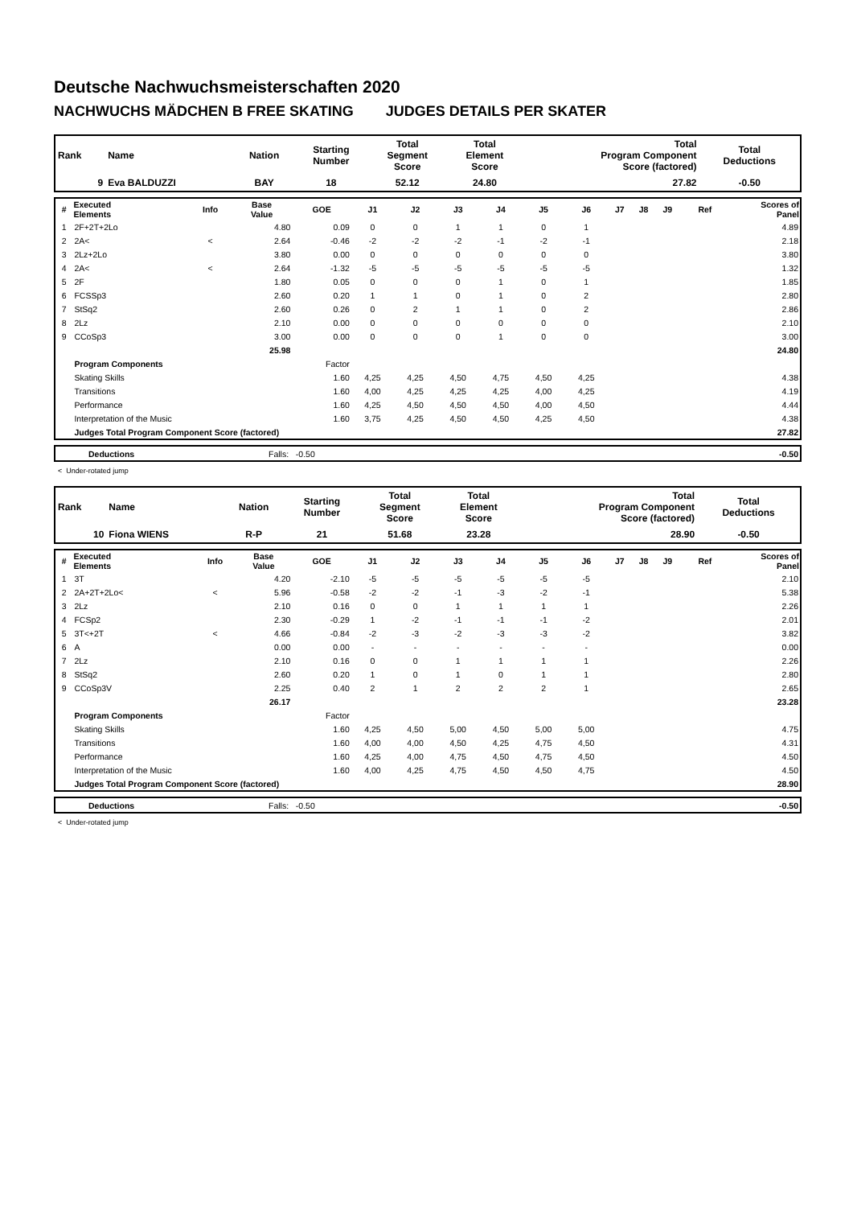Deutsche Nachwuchsmeisterschaften 2020
NACHWUCHS MÄDCHEN B FREE SKATING JUDGES DETAILS PER SKATER
| Rank | Name | Nation | Starting Number | Total Segment Score | Total Element Score | Total Program Component Score (factored) | Total Deductions |
| --- | --- | --- | --- | --- | --- | --- | --- |
| 9 | Eva BALDUZZI | BAY | 18 | 52.12 | 24.80 | 27.82 | -0.50 |
| # | Executed Elements | Info | Base Value | GOE | J1 | J2 | J3 | J4 | J5 | J6 | J7 | J8 | J9 | Ref | Scores of Panel |
| --- | --- | --- | --- | --- | --- | --- | --- | --- | --- | --- | --- | --- | --- | --- | --- |
| 1 | 2F+2T+2Lo | | 4.80 | 0.09 | 0 | 0 | 1 | 1 | 0 | 1 | | | | | 4.89 |
| 2 | 2A< | < | 2.64 | -0.46 | -2 | -2 | -2 | -1 | -2 | -1 | | | | | 2.18 |
| 3 | 2Lz+2Lo | | 3.80 | 0.00 | 0 | 0 | 0 | 0 | 0 | 0 | | | | | 3.80 |
| 4 | 2A< | < | 2.64 | -1.32 | -5 | -5 | -5 | -5 | -5 | -5 | | | | | 1.32 |
| 5 | 2F | | 1.80 | 0.05 | 0 | 0 | 0 | 1 | 0 | 1 | | | | | 1.85 |
| 6 | FCSSp3 | | 2.60 | 0.20 | 1 | 1 | 0 | 1 | 0 | 2 | | | | | 2.80 |
| 7 | StSq2 | | 2.60 | 0.26 | 0 | 2 | 1 | 1 | 0 | 2 | | | | | 2.86 |
| 8 | 2Lz | | 2.10 | 0.00 | 0 | 0 | 0 | 0 | 0 | 0 | | | | | 2.10 |
| 9 | CCoSp3 | | 3.00 | 0.00 | 0 | 0 | 0 | 1 | 0 | 0 | | | | | 3.00 |
| | | | 25.98 | | | | | | | | | | | | 24.80 |
| | Program Components | | | Factor | | | | | | | | | | | |
| | Skating Skills | | | 1.60 | 4,25 | 4,25 | 4,50 | 4,75 | 4,50 | 4,25 | | | | | 4.38 |
| | Transitions | | | 1.60 | 4,00 | 4,25 | 4,25 | 4,25 | 4,00 | 4,25 | | | | | 4.19 |
| | Performance | | | 1.60 | 4,25 | 4,50 | 4,50 | 4,50 | 4,00 | 4,50 | | | | | 4.44 |
| | Interpretation of the Music | | | 1.60 | 3,75 | 4,25 | 4,50 | 4,50 | 4,25 | 4,50 | | | | | 4.38 |
| | Judges Total Program Component Score (factored) | | | | | | | | | | | | | | 27.82 |
| | Deductions | Falls: -0.50 | -0.50 |
< Under-rotated jump
| Rank | Name | Nation | Starting Number | Total Segment Score | Total Element Score | Total Program Component Score (factored) | Total Deductions |
| --- | --- | --- | --- | --- | --- | --- | --- |
| 10 | Fiona WIENS | R-P | 21 | 51.68 | 23.28 | 28.90 | -0.50 |
| # | Executed Elements | Info | Base Value | GOE | J1 | J2 | J3 | J4 | J5 | J6 | J7 | J8 | J9 | Ref | Scores of Panel |
| --- | --- | --- | --- | --- | --- | --- | --- | --- | --- | --- | --- | --- | --- | --- | --- |
| 1 | 3T | | 4.20 | -2.10 | -5 | -5 | -5 | -5 | -5 | -5 | | | | | 2.10 |
| 2 | 2A+2T+2Lo< | < | 5.96 | -0.58 | -2 | -2 | -1 | -3 | -2 | -1 | | | | | 5.38 |
| 3 | 2Lz | | 2.10 | 0.16 | 0 | 0 | 1 | 1 | 1 | 1 | | | | | 2.26 |
| 4 | FCSp2 | | 2.30 | -0.29 | 1 | -2 | -1 | -1 | -1 | -2 | | | | | 2.01 |
| 5 | 3T<+2T | < | 4.66 | -0.84 | -2 | -3 | -2 | -3 | -3 | -2 | | | | | 3.82 |
| 6 | A | | 0.00 | 0.00 | - | - | - | - | - | - | | | | | 0.00 |
| 7 | 2Lz | | 2.10 | 0.16 | 0 | 0 | 1 | 1 | 1 | 1 | | | | | 2.26 |
| 8 | StSq2 | | 2.60 | 0.20 | 1 | 0 | 1 | 0 | 1 | 1 | | | | | 2.80 |
| 9 | CCoSp3V | | 2.25 | 0.40 | 2 | 1 | 2 | 2 | 2 | 1 | | | | | 2.65 |
| | | | 26.17 | | | | | | | | | | | | 23.28 |
| | Program Components | | | Factor | | | | | | | | | | | |
| | Skating Skills | | | 1.60 | 4,25 | 4,50 | 5,00 | 4,50 | 5,00 | 5,00 | | | | | 4.75 |
| | Transitions | | | 1.60 | 4,00 | 4,00 | 4,50 | 4,25 | 4,75 | 4,50 | | | | | 4.31 |
| | Performance | | | 1.60 | 4,25 | 4,00 | 4,75 | 4,50 | 4,75 | 4,50 | | | | | 4.50 |
| | Interpretation of the Music | | | 1.60 | 4,00 | 4,25 | 4,75 | 4,50 | 4,50 | 4,75 | | | | | 4.50 |
| | Judges Total Program Component Score (factored) | | | | | | | | | | | | | | 28.90 |
| | Deductions | Falls: -0.50 | -0.50 |
< Under-rotated jump